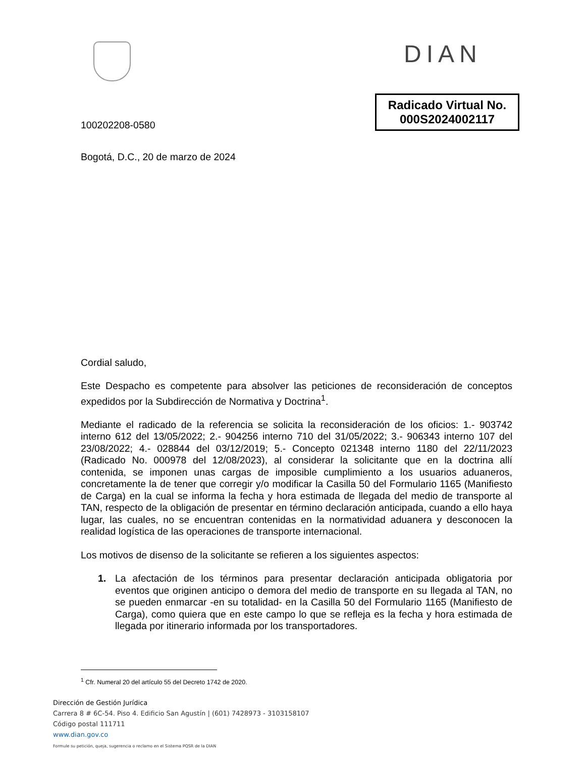DIAN
100202208-0580
Radicado Virtual No.
000S2024002117
Bogotá, D.C., 20 de marzo de 2024
Cordial saludo,
Este Despacho es competente para absolver las peticiones de reconsideración de conceptos expedidos por la Subdirección de Normativa y Doctrina<sup>1</sup>.
Mediante el radicado de la referencia se solicita la reconsideración de los oficios: 1.- 903742 interno 612 del 13/05/2022; 2.- 904256 interno 710 del 31/05/2022; 3.- 906343 interno 107 del 23/08/2022; 4.- 028844 del 03/12/2019; 5.- Concepto 021348 interno 1180 del 22/11/2023 (Radicado No. 000978 del 12/08/2023), al considerar la solicitante que en la doctrina allí contenida, se imponen unas cargas de imposible cumplimiento a los usuarios aduaneros, concretamente la de tener que corregir y/o modificar la Casilla 50 del Formulario 1165 (Manifiesto de Carga) en la cual se informa la fecha y hora estimada de llegada del medio de transporte al TAN, respecto de la obligación de presentar en término declaración anticipada, cuando a ello haya lugar, las cuales, no se encuentran contenidas en la normatividad aduanera y desconocen la realidad logística de las operaciones de transporte internacional.
Los motivos de disenso de la solicitante se refieren a los siguientes aspectos:
1. La afectación de los términos para presentar declaración anticipada obligatoria por eventos que originen anticipo o demora del medio de transporte en su llegada al TAN, no se pueden enmarcar -en su totalidad- en la Casilla 50 del Formulario 1165 (Manifiesto de Carga), como quiera que en este campo lo que se refleja es la fecha y hora estimada de llegada por itinerario informada por los transportadores.
<sup>1</sup> Cfr. Numeral 20 del artículo 55 del Decreto 1742 de 2020.
Dirección de Gestión Jurídica
Carrera 8 # 6C-54. Piso 4. Edificio San Agustín | (601) 7428973 - 3103158107
Código postal 111711
www.dian.gov.co
Formule su petición, queja, sugerencia o reclamo en el Sistema PQSR de la DIAN